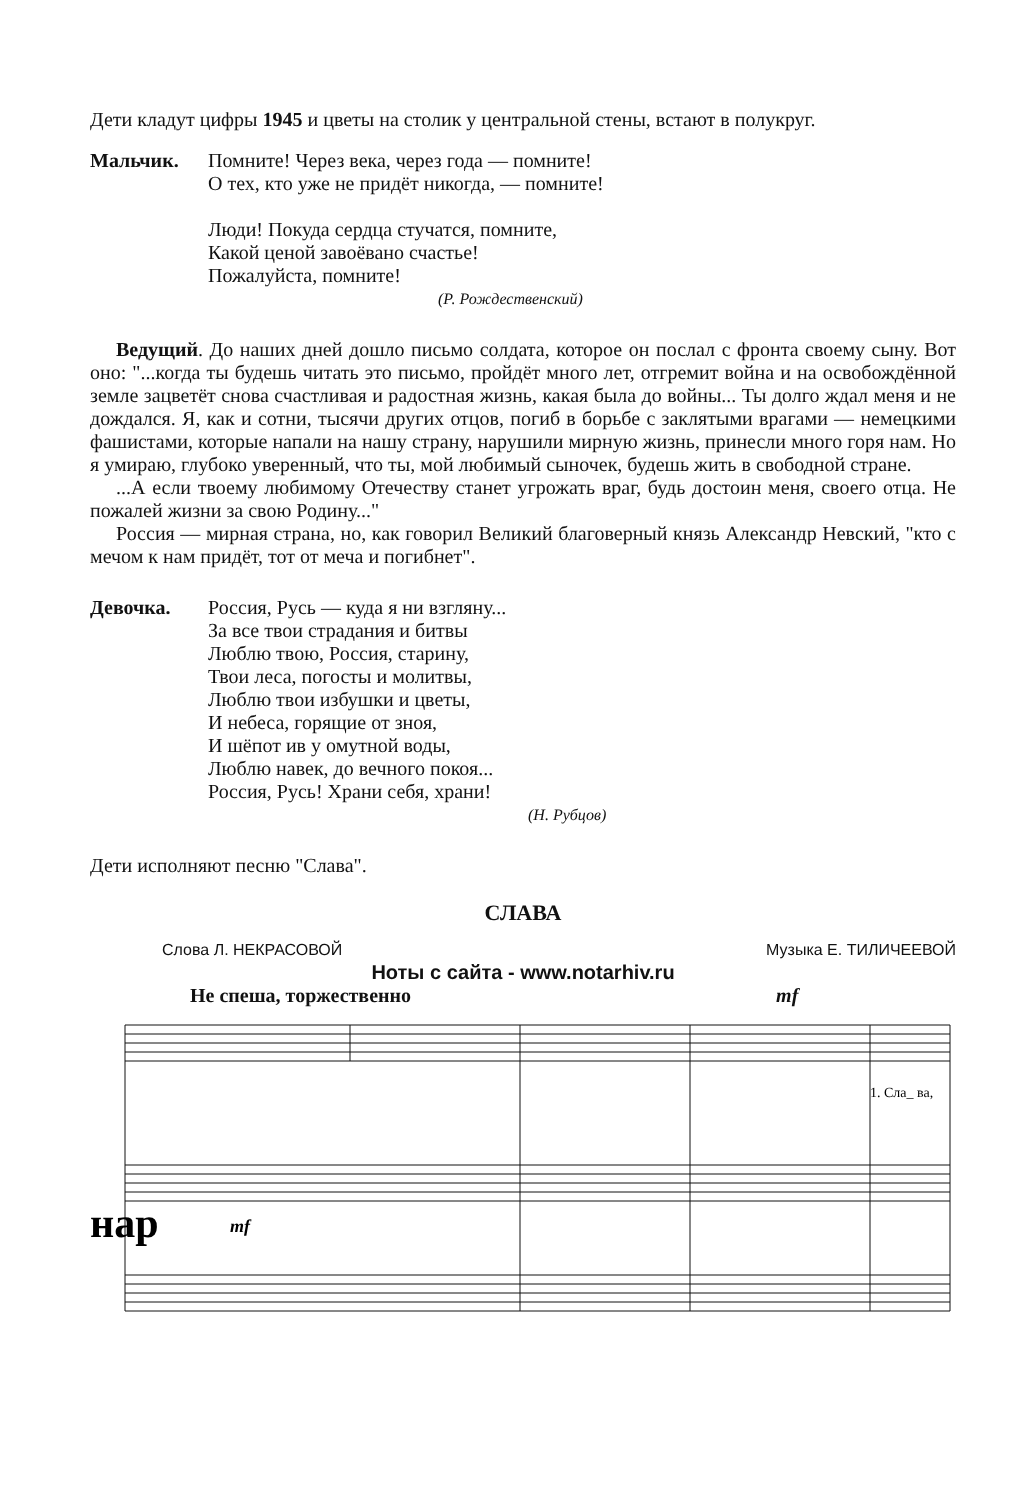Дети кладут цифры 1945 и цветы на столик у центральной стены, встают в полукруг.
Мальчик. Помните! Через века, через года — помните!
О тех, кто уже не придёт никогда, — помните!
Люди! Покуда сердца стучатся, помните,
Какой ценой завоёвано счастье!
Пожалуйста, помните!
(Р. Рождественский)
Ведущий. До наших дней дошло письмо солдата, которое он послал с фронта своему сыну. Вот оно: "...когда ты будешь читать это письмо, пройдёт много лет, отгремит война и на освобождённой земле зацветёт снова счастливая и радостная жизнь, какая была до войны... Ты долго ждал меня и не дождался. Я, как и сотни, тысячи других отцов, погиб в борьбе с заклятыми врагами — немецкими фашистами, которые напали на нашу страну, нарушили мирную жизнь, принесли много горя нам. Но я умираю, глубоко уверенный, что ты, мой любимый сыночек, будешь жить в свободной стране.
...А если твоему любимому Отечеству станет угрожать враг, будь достоин меня, своего отца. Не пожалей жизни за свою Родину..."
Россия — мирная страна, но, как говорил Великий благоверный князь Александр Невский, "кто с мечом к нам придёт, тот от меча и погибнет".
Девочка. Россия, Русь — куда я ни взгляну...
За все твои страдания и битвы
Люблю твою, Россия, старину,
Твои леса, погосты и молитвы,
Люблю твои избушки и цветы,
И небеса, горящие от зноя,
И шёпот ив у омутной воды,
Люблю навек, до вечного покоя...
Россия, Русь! Храни себя, храни!
(Н. Рубцов)
Дети исполняют песню "Слава".
СЛАВА
Слова Л. НЕКРАСОВОЙ Музыка Е. ТИЛИЧЕЕВОЙ
Ноты с сайта - www.notarhiv.ru
Не спеша, торжественно mf
1. Сла_ ва,
нар
mf